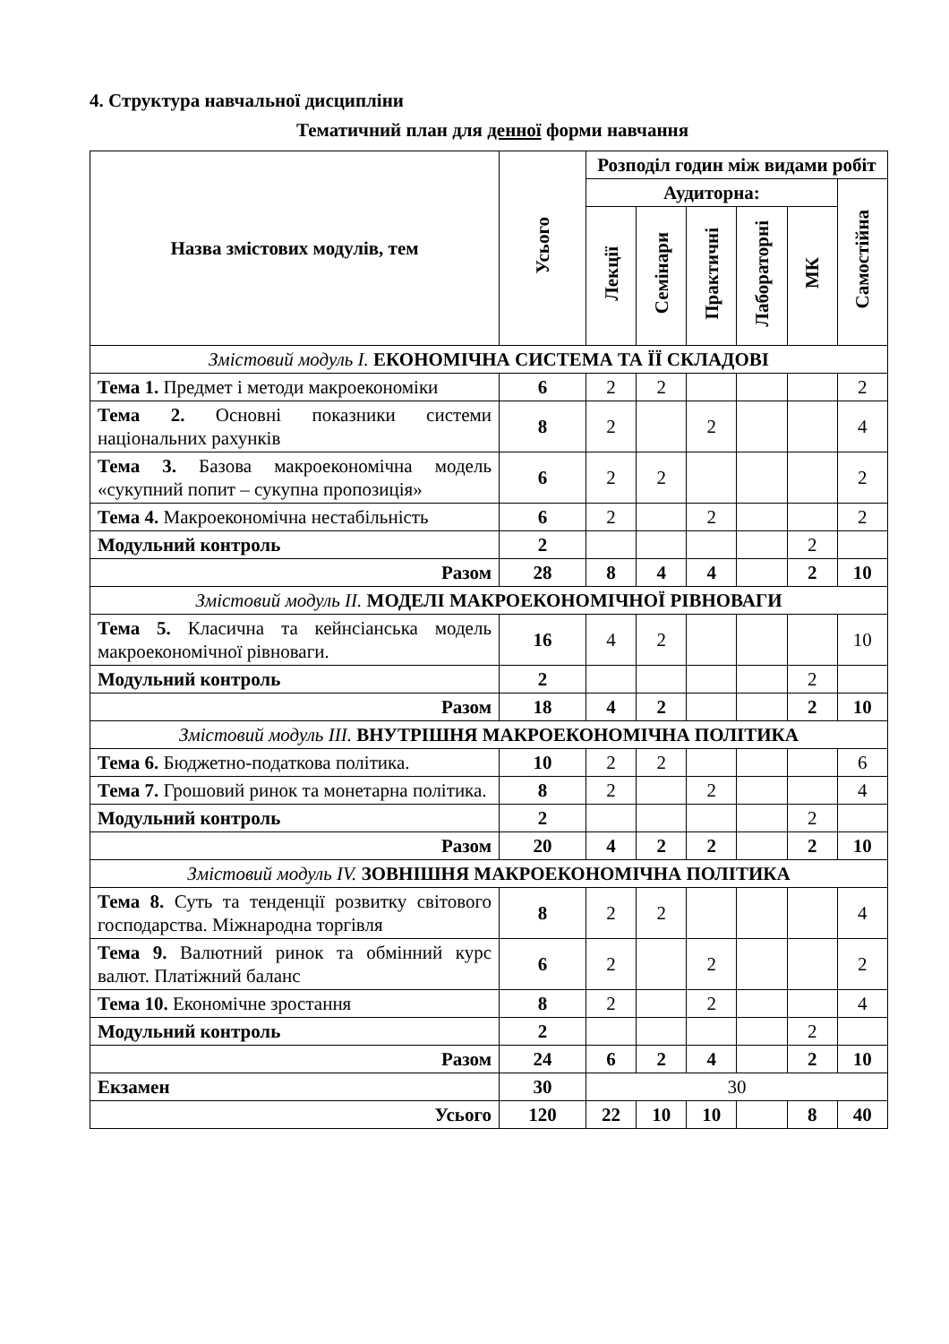4. Структура навчальної дисципліни
Тематичний план для денної форми навчання
| Назва змістових модулів, тем | Усього | Розподіл годин між видами робіт | | | | | |
| --- | --- | --- | --- | --- | --- | --- | --- |
| | | Аудиторна: | | | | | Самостійна |
| | | Лекції | Семінари | Практичні | Лабораторні | МК | |
| Змістовий модуль І. ЕКОНОМІЧНА СИСТЕМА ТА ЇЇ СКЛАДОВІ | | | | | | | |
| Тема 1. Предмет і методи макроекономіки | 6 | 2 | 2 | | | | 2 |
| Тема 2. Основні показники системи національних рахунків | 8 | 2 | | 2 | | | 4 |
| Тема 3. Базова макроекономічна модель «сукупний попит – сукупна пропозиція» | 6 | 2 | 2 | | | | 2 |
| Тема 4. Макроекономічна нестабільність | 6 | 2 | | 2 | | | 2 |
| Модульний контроль | 2 | | | | | 2 | |
| Разом | 28 | 8 | 4 | 4 | | 2 | 10 |
| Змістовий модуль ІІ. МОДЕЛІ МАКРОЕКОНОМІЧНОЇ РІВНОВАГИ | | | | | | | |
| Тема 5. Класична та кейнсіанська модель макроекономічної рівноваги. | 16 | 4 | 2 | | | | 10 |
| Модульний контроль | 2 | | | | | 2 | |
| Разом | 18 | 4 | 2 | | | 2 | 10 |
| Змістовий модуль ІІІ. ВНУТРІШНЯ МАКРОЕКОНОМІЧНА ПОЛІТИКА | | | | | | | |
| Тема 6. Бюджетно-податкова політика. | 10 | 2 | 2 | | | | 6 |
| Тема 7. Грошовий ринок та монетарна політика. | 8 | 2 | | 2 | | | 4 |
| Модульний контроль | 2 | | | | | 2 | |
| Разом | 20 | 4 | 2 | 2 | | 2 | 10 |
| Змістовий модуль IV. ЗОВНІШНЯ МАКРОЕКОНОМІЧНА ПОЛІТИКА | | | | | | | |
| Тема 8. Суть та тенденції розвитку світового господарства. Міжнародна торгівля | 8 | 2 | 2 | | | | 4 |
| Тема 9. Валютний ринок та обмінний курс валют. Платіжний баланс | 6 | 2 | | 2 | | | 2 |
| Тема 10. Економічне зростання | 8 | 2 | | 2 | | | 4 |
| Модульний контроль | 2 | | | | | 2 | |
| Разом | 24 | 6 | 2 | 4 | | 2 | 10 |
| Екзамен | 30 | 30 | | | | | |
| Усього | 120 | 22 | 10 | 10 | | 8 | 40 |